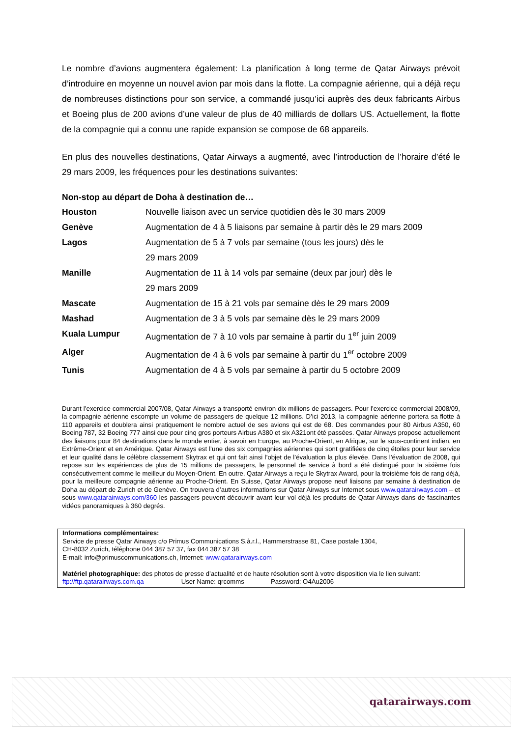Le nombre d’avions augmentera également: La planification à long terme de Qatar Airways prévoit d’introduire en moyenne un nouvel avion par mois dans la flotte. La compagnie aérienne, qui a déjà reçu de nombreuses distinctions pour son service, a commandé jusqu’ici auprès des deux fabricants Airbus et Boeing plus de 200 avions d’une valeur de plus de 40 milliards de dollars US. Actuellement, la flotte de la compagnie qui a connu une rapide expansion se compose de 68 appareils.
En plus des nouvelles destinations, Qatar Airways a augmenté, avec l’introduction de l’horaire d’été le 29 mars 2009, les fréquences pour les destinations suivantes:
Non-stop au départ de Doha à destination de…
| Houston | Nouvelle liaison avec un service quotidien dès le 30 mars 2009 |
| Genève | Augmentation de 4 à 5 liaisons par semaine à partir dès le 29 mars 2009 |
| Lagos | Augmentation de 5 à 7 vols par semaine (tous les jours) dès le 29 mars 2009 |
| Manille | Augmentation de 11 à 14 vols par semaine (deux par jour) dès le 29 mars 2009 |
| Mascate | Augmentation de 15 à 21 vols par semaine dès le 29 mars 2009 |
| Mashad | Augmentation de 3 à 5 vols par semaine dès le 29 mars 2009 |
| Kuala Lumpur | Augmentation de 7 à 10 vols par semaine à partir du 1<sup>er</sup> juin 2009 |
| Alger | Augmentation de 4 à 6 vols par semaine à partir du 1<sup>er</sup> octobre 2009 |
| Tunis | Augmentation de 4 à 5 vols par semaine à partir du 5 octobre 2009 |
Durant l’exercice commercial 2007/08, Qatar Airways a transporté environ dix millions de passagers. Pour l’exercice commercial 2008/09, la compagnie aérienne escompte un volume de passagers de quelque 12 millions. D’ici 2013, la compagnie aérienne portera sa flotte à 110 appareils et doublera ainsi pratiquement le nombre actuel de ses avions qui est de 68. Des commandes pour 80 Airbus A350, 60 Boeing 787, 32 Boeing 777 ainsi que pour cinq gros porteurs Airbus A380 et six A321ont été passées. Qatar Airways propose actuellement des liaisons pour 84 destinations dans le monde entier, à savoir en Europe, au Proche-Orient, en Afrique, sur le sous-continent indien, en Extrême-Orient et en Amérique. Qatar Airways est l’une des six compagnies aériennes qui sont gratifiées de cinq étoiles pour leur service et leur qualité dans le célèbre classement Skytrax et qui ont fait ainsi l’objet de l’évaluation la plus élevée. Dans l’évaluation de 2008, qui repose sur les expériences de plus de 15 millions de passagers, le personnel de service à bord a été distingué pour la sixième fois consécutivement comme le meilleur du Moyen-Orient. En outre, Qatar Airways a reçu le Skytrax Award, pour la troisième fois de rang déjà, pour la meilleure compagnie aérienne au Proche-Orient. En Suisse, Qatar Airways propose neuf liaisons par semaine à destination de Doha au départ de Zurich et de Genève. On trouvera d’autres informations sur Qatar Airways sur Internet sous www.qatarairways.com – et sous www.qatarairways.com/360 les passagers peuvent découvrir avant leur vol déjà les produits de Qatar Airways dans de fascinantes vidéos panoramiques à 360 degrés.
Informations complémentaires:
Service de presse Qatar Airways c/o Primus Communications S.à.r.l., Hammerstrasse 81, Case postale 1304,
CH-8032 Zurich, téléphone 044 387 57 37, fax 044 387 57 38
E-mail: info@primuscommunications.ch, Internet: www.qatarairways.com
Matériel photographique: des photos de presse d’actualité et de haute résolution sont à votre disposition via le lien suivant:
ftp://ftp.qatarairways.com.qa User Name: qrcomms Password: O4Au2006
qatarairways.com